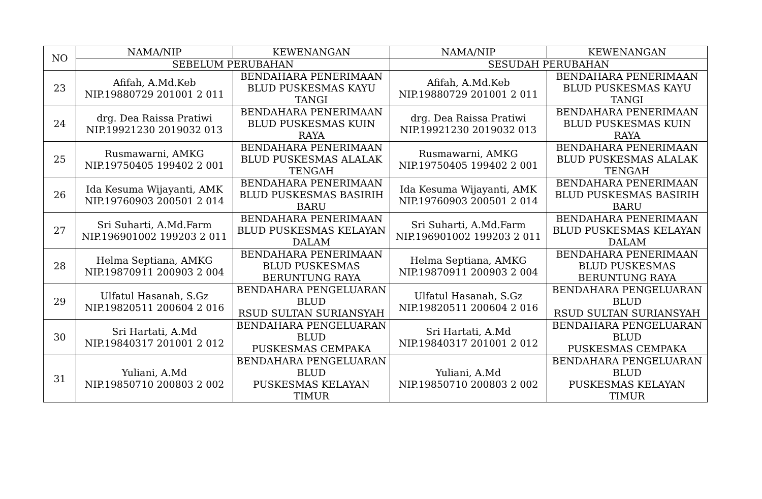| NO | NAMA/NIP | KEWENANGAN | NAMA/NIP | KEWENANGAN |
| --- | --- | --- | --- | --- |
| | SEBELUM PERUBAHAN | | SESUDAH PERUBAHAN | |
| 23 | Afifah, A.Md.Keb NIP.19880729 201001 2 011 | BENDAHARA PENERIMAAN BLUD PUSKESMAS KAYU TANGI | Afifah, A.Md.Keb NIP.19880729 201001 2 011 | BENDAHARA PENERIMAAN BLUD PUSKESMAS KAYU TANGI |
| 24 | drg. Dea Raissa Pratiwi NIP.19921230 2019032 013 | BENDAHARA PENERIMAAN BLUD PUSKESMAS KUIN RAYA | drg. Dea Raissa Pratiwi NIP.19921230 2019032 013 | BENDAHARA PENERIMAAN BLUD PUSKESMAS KUIN RAYA |
| 25 | Rusmawarni, AMKG NIP.19750405 199402 2 001 | BENDAHARA PENERIMAAN BLUD PUSKESMAS ALALAK TENGAH | Rusmawarni, AMKG NIP.19750405 199402 2 001 | BENDAHARA PENERIMAAN BLUD PUSKESMAS ALALAK TENGAH |
| 26 | Ida Kesuma Wijayanti, AMK NIP.19760903 200501 2 014 | BENDAHARA PENERIMAAN BLUD PUSKESMAS BASIRIH BARU | Ida Kesuma Wijayanti, AMK NIP.19760903 200501 2 014 | BENDAHARA PENERIMAAN BLUD PUSKESMAS BASIRIH BARU |
| 27 | Sri Suharti, A.Md.Farm NIP.196901002 199203 2 011 | BENDAHARA PENERIMAAN BLUD PUSKESMAS KELAYAN DALAM | Sri Suharti, A.Md.Farm NIP.196901002 199203 2 011 | BENDAHARA PENERIMAAN BLUD PUSKESMAS KELAYAN DALAM |
| 28 | Helma Septiana, AMKG NIP.19870911 200903 2 004 | BENDAHARA PENERIMAAN BLUD PUSKESMAS BERUNTUNG RAYA | Helma Septiana, AMKG NIP.19870911 200903 2 004 | BENDAHARA PENERIMAAN BLUD PUSKESMAS BERUNTUNG RAYA |
| 29 | Ulfatul Hasanah, S.Gz NIP.19820511 200604 2 016 | BENDAHARA PENGELUARAN BLUD RSUD SULTAN SURIANSYAH | Ulfatul Hasanah, S.Gz NIP.19820511 200604 2 016 | BENDAHARA PENGELUARAN BLUD RSUD SULTAN SURIANSYAH |
| 30 | Sri Hartati, A.Md NIP.19840317 201001 2 012 | BENDAHARA PENGELUARAN BLUD PUSKESMAS CEMPAKA | Sri Hartati, A.Md NIP.19840317 201001 2 012 | BENDAHARA PENGELUARAN BLUD PUSKESMAS CEMPAKA |
| 31 | Yuliani, A.Md NIP.19850710 200803 2 002 | BENDAHARA PENGELUARAN BLUD PUSKESMAS KELAYAN TIMUR | Yuliani, A.Md NIP.19850710 200803 2 002 | BENDAHARA PENGELUARAN BLUD PUSKESMAS KELAYAN TIMUR |